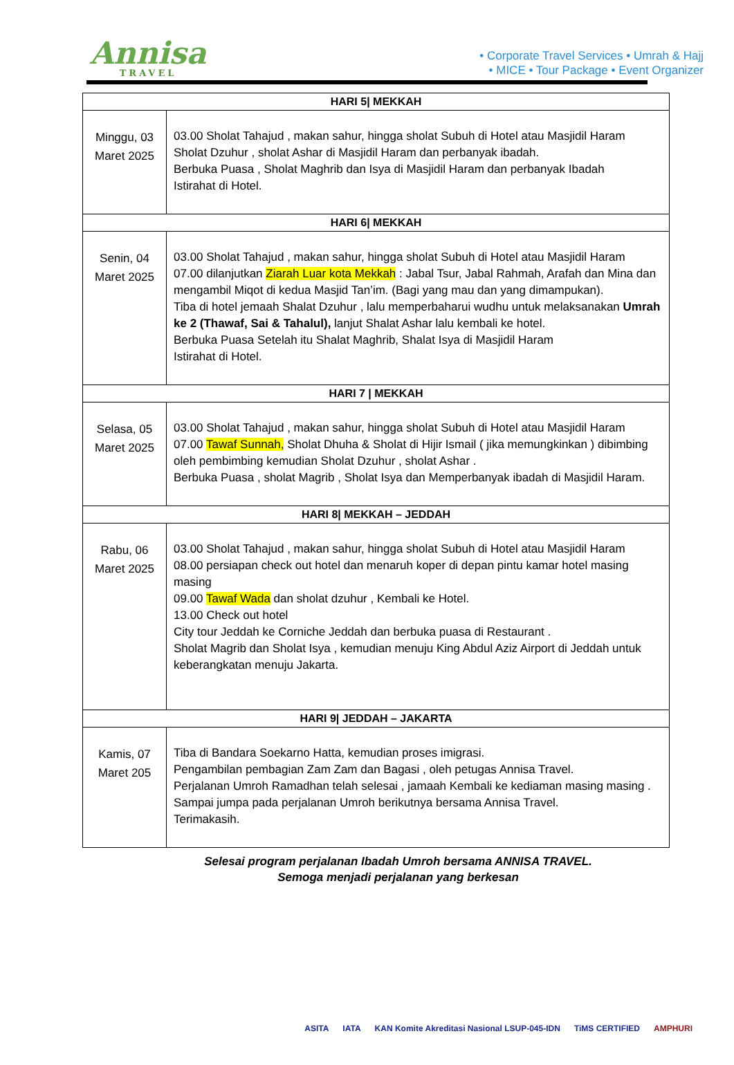Annisa
TRAVEL
• Corporate Travel Services • Umrah & Hajj
• MICE • Tour Package • Event Organizer
| HARI 5/ MEKKAH | |
| --- | --- |
| Minggu, 03 Maret 2025 | 03.00 Sholat Tahajud , makan sahur, hingga sholat Subuh di Hotel atau Masjidil Haram Sholat Dzuhur , sholat Ashar di Masjidil Haram dan perbanyak ibadah. Berbuka Puasa , Sholat Maghrib dan Isya di Masjidil Haram dan perbanyak Ibadah Istirahat di Hotel. |
| HARI 6/ MEKKAH | |
| Senin, 04 Maret 2025 | 03.00 Sholat Tahajud , makan sahur, hingga sholat Subuh di Hotel atau Masjidil Haram 07.00 dilanjutkan Ziarah Luar kota Mekkah : Jabal Tsur, Jabal Rahmah, Arafah dan Mina dan mengambil Miqot di kedua Masjid Tan’im. (Bagi yang mau dan yang dimampukan). Tiba di hotel jemaah Shalat Dzuhur , lalu memperbaharui wudhu untuk melaksanakan Umrah ke 2 (Thawaf, Sai & Tahalul), lanjut Shalat Ashar lalu kembali ke hotel. Berbuka Puasa Setelah itu Shalat Maghrib, Shalat Isya di Masjidil Haram Istirahat di Hotel. |
| HARI 7 / MEKKAH | |
| Selasa, 05 Maret 2025 | 03.00 Sholat Tahajud , makan sahur, hingga sholat Subuh di Hotel atau Masjidil Haram 07.00 Tawaf Sunnah, Sholat Dhuha & Sholat di Hijir Ismail ( jika memungkinkan ) dibimbing oleh pembimbing kemudian Sholat Dzuhur , sholat Ashar . Berbuka Puasa , sholat Magrib , Sholat Isya dan Memperbanyak ibadah di Masjidil Haram. |
| HARI 8/ MEKKAH – JEDDAH | |
| Rabu, 06 Maret 2025 | 03.00 Sholat Tahajud , makan sahur, hingga sholat Subuh di Hotel atau Masjidil Haram 08.00 persiapan check out hotel dan menaruh koper di depan pintu kamar hotel masing masing 09.00 Tawaf Wada dan sholat dzuhur , Kembali ke Hotel. 13.00 Check out hotel City tour Jeddah ke Corniche Jeddah dan berbuka puasa di Restaurant . Sholat Magrib dan Sholat Isya , kemudian menuju King Abdul Aziz Airport di Jeddah untuk keberangkatan menuju Jakarta. |
| HARI 9/ JEDDAH – JAKARTA | |
| Kamis, 07 Maret 205 | Tiba di Bandara Soekarno Hatta, kemudian proses imigrasi. Pengambilan pembagian Zam Zam dan Bagasi , oleh petugas Annisa Travel. Perjalanan Umroh Ramadhan telah selesai , jamaah Kembali ke kediaman masing masing . Sampai jumpa pada perjalanan Umroh berikutnya bersama Annisa Travel. Terimakasih. |
Selesai program perjalanan Ibadah Umroh bersama ANNISA TRAVEL.
Semoga menjadi perjalanan yang berkesan
ASITA IATA KAN Komite Akreditasi Nasional LSUP-045-IDN TiMS CERTIFIED AMPHURI